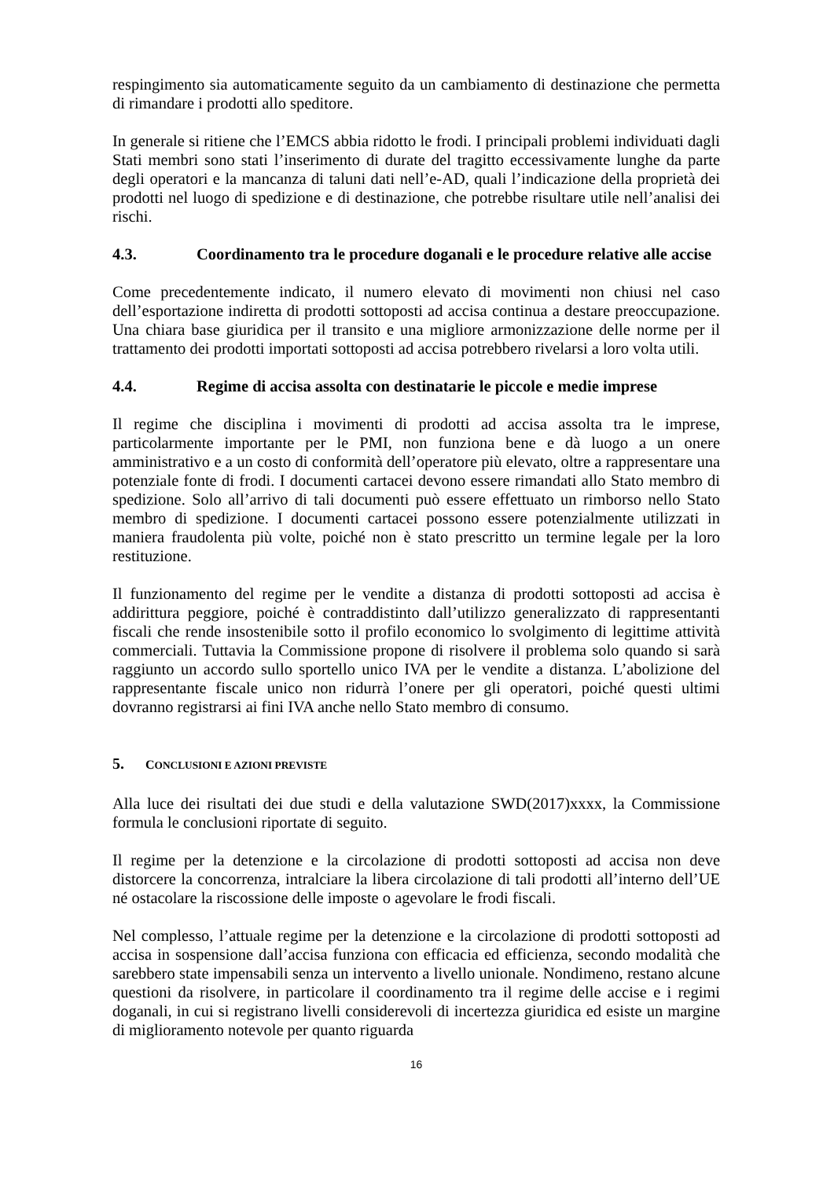respingimento sia automaticamente seguito da un cambiamento di destinazione che permetta di rimandare i prodotti allo speditore.
In generale si ritiene che l’EMCS abbia ridotto le frodi. I principali problemi individuati dagli Stati membri sono stati l’inserimento di durate del tragitto eccessivamente lunghe da parte degli operatori e la mancanza di taluni dati nell’e-AD, quali l’indicazione della proprietà dei prodotti nel luogo di spedizione e di destinazione, che potrebbe risultare utile nell’analisi dei rischi.
4.3. Coordinamento tra le procedure doganali e le procedure relative alle accise
Come precedentemente indicato, il numero elevato di movimenti non chiusi nel caso dell’esportazione indiretta di prodotti sottoposti ad accisa continua a destare preoccupazione. Una chiara base giuridica per il transito e una migliore armonizzazione delle norme per il trattamento dei prodotti importati sottoposti ad accisa potrebbero rivelarsi a loro volta utili.
4.4. Regime di accisa assolta con destinatarie le piccole e medie imprese
Il regime che disciplina i movimenti di prodotti ad accisa assolta tra le imprese, particolarmente importante per le PMI, non funziona bene e dà luogo a un onere amministrativo e a un costo di conformità dell’operatore più elevato, oltre a rappresentare una potenziale fonte di frodi. I documenti cartacei devono essere rimandati allo Stato membro di spedizione. Solo all’arrivo di tali documenti può essere effettuato un rimborso nello Stato membro di spedizione. I documenti cartacei possono essere potenzialmente utilizzati in maniera fraudolenta più volte, poiché non è stato prescritto un termine legale per la loro restituzione.
Il funzionamento del regime per le vendite a distanza di prodotti sottoposti ad accisa è addirittura peggiore, poiché è contraddistinto dall’utilizzo generalizzato di rappresentanti fiscali che rende insostenibile sotto il profilo economico lo svolgimento di legittime attività commerciali. Tuttavia la Commissione propone di risolvere il problema solo quando si sarà raggiunto un accordo sullo sportello unico IVA per le vendite a distanza. L’abolizione del rappresentante fiscale unico non ridurrà l’onere per gli operatori, poiché questi ultimi dovranno registrarsi ai fini IVA anche nello Stato membro di consumo.
5. CONCLUSIONI E AZIONI PREVISTE
Alla luce dei risultati dei due studi e della valutazione SWD(2017)xxxx, la Commissione formula le conclusioni riportate di seguito.
Il regime per la detenzione e la circolazione di prodotti sottoposti ad accisa non deve distorcere la concorrenza, intralciare la libera circolazione di tali prodotti all’interno dell’UE né ostacolare la riscossione delle imposte o agevolare le frodi fiscali.
Nel complesso, l’attuale regime per la detenzione e la circolazione di prodotti sottoposti ad accisa in sospensione dall’accisa funziona con efficacia ed efficienza, secondo modalità che sarebbero state impensabili senza un intervento a livello unionale. Nondimeno, restano alcune questioni da risolvere, in particolare il coordinamento tra il regime delle accise e i regimi doganali, in cui si registrano livelli considerevoli di incertezza giuridica ed esiste un margine di miglioramento notevole per quanto riguarda
16